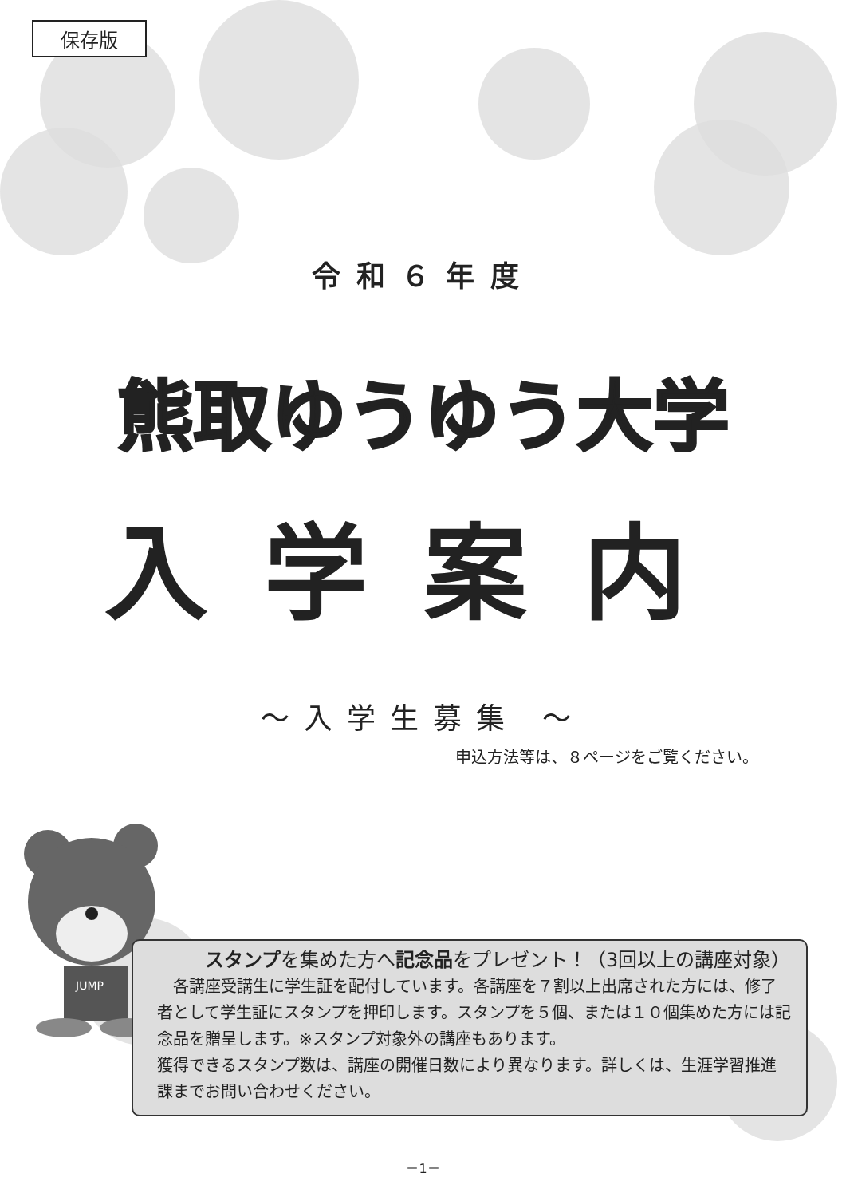保存版
令和６年度
熊取ゆうゆう大学
入学案内
～入学生募集 ～
申込方法等は、８ページをご覧ください。
JUMP
スタンプを集めた方へ記念品をプレゼント！（3回以上の講座対象）
　各講座受講生に学生証を配付しています。各講座を７割以上出席された方には、修了者として学生証にスタンプを押印します。スタンプを５個、または１０個集めた方には記念品を贈呈します。※スタンプ対象外の講座もあります。
獲得できるスタンプ数は、講座の開催日数により異なります。詳しくは、生涯学習推進課までお問い合わせください。
－1－